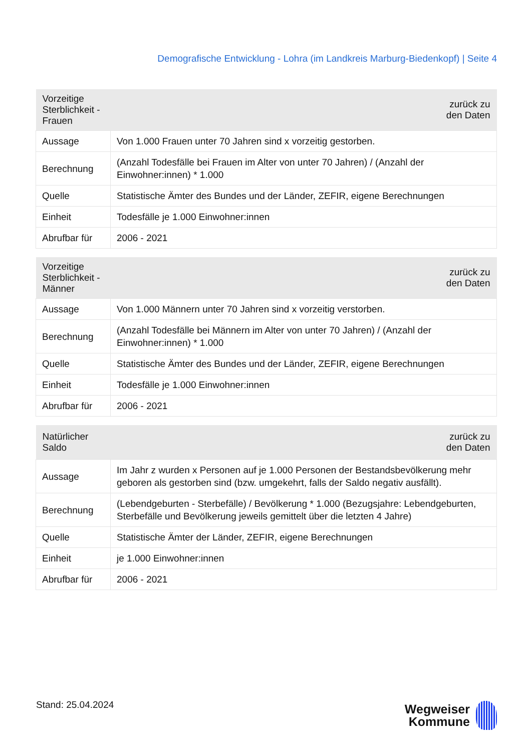Demografische Entwicklung - Lohra (im Landkreis Marburg-Biedenkopf) | Seite 4
| Vorzeitige Sterblichkeit - Frauen | zurück zu den Daten |
| --- | --- |
| Aussage | Von 1.000 Frauen unter 70 Jahren sind x vorzeitig gestorben. |
| Berechnung | (Anzahl Todesfälle bei Frauen im Alter von unter 70 Jahren) / (Anzahl der Einwohner:innen) * 1.000 |
| Quelle | Statistische Ämter des Bundes und der Länder, ZEFIR, eigene Berechnungen |
| Einheit | Todesfälle je 1.000 Einwohner:innen |
| Abrufbar für | 2006 - 2021 |
| Vorzeitige Sterblichkeit - Männer | zurück zu den Daten |
| --- | --- |
| Aussage | Von 1.000 Männern unter 70 Jahren sind x vorzeitig verstorben. |
| Berechnung | (Anzahl Todesfälle bei Männern im Alter von unter 70 Jahren) / (Anzahl der Einwohner:innen) * 1.000 |
| Quelle | Statistische Ämter des Bundes und der Länder, ZEFIR, eigene Berechnungen |
| Einheit | Todesfälle je 1.000 Einwohner:innen |
| Abrufbar für | 2006 - 2021 |
| Natürlicher Saldo | zurück zu den Daten |
| --- | --- |
| Aussage | Im Jahr z wurden x Personen auf je 1.000 Personen der Bestandsbevölkerung mehr geboren als gestorben sind (bzw. umgekehrt, falls der Saldo negativ ausfällt). |
| Berechnung | (Lebendgeburten - Sterbefälle) / Bevölkerung * 1.000 (Bezugsjahre: Lebendgeburten, Sterbefälle und Bevölkerung jeweils gemittelt über die letzten 4 Jahre) |
| Quelle | Statistische Ämter der Länder, ZEFIR, eigene Berechnungen |
| Einheit | je 1.000 Einwohner:innen |
| Abrufbar für | 2006 - 2021 |
Stand: 25.04.2024
Wegweiser
Kommune